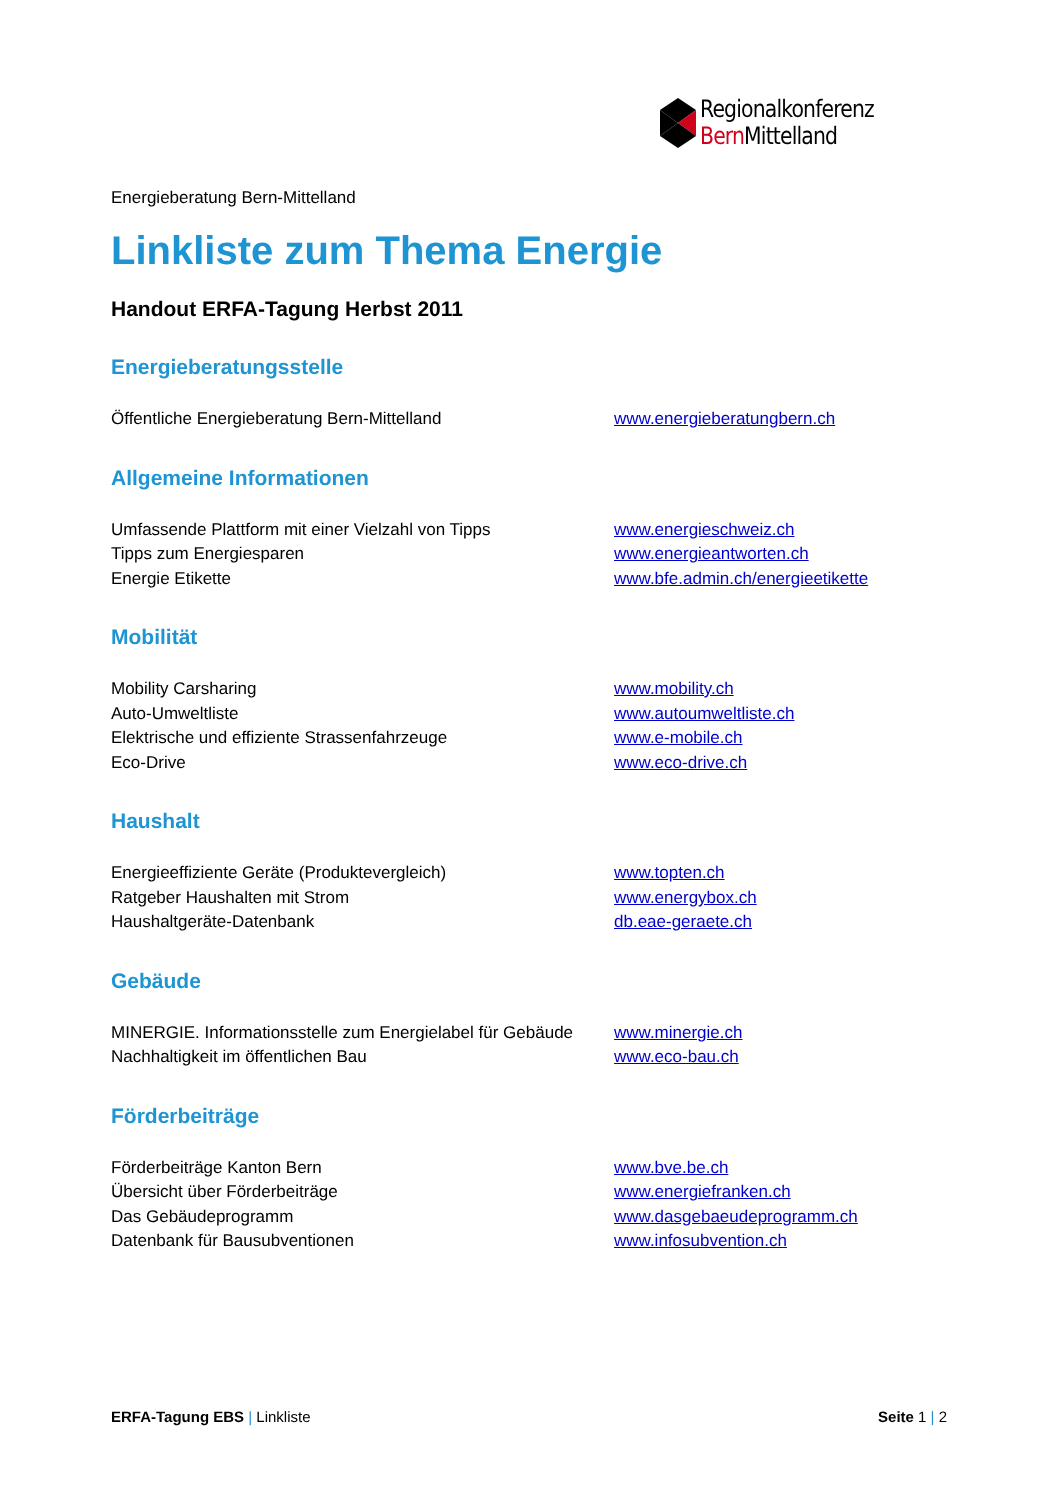Regionalkonferenz
Bern Mittelland
Energieberatung Bern-Mittelland
Linkliste zum Thema Energie
Handout ERFA-Tagung Herbst 2011
Energieberatungsstelle
Öffentliche Energieberatung Bern-Mittelland www.energieberatungbern.ch
Allgemeine Informationen
Umfassende Plattform mit einer Vielzahl von Tipps www.energieschweiz.ch
Tipps zum Energiesparen www.energieantworten.ch
Energie Etikette www.bfe.admin.ch/energieetikette
Mobilität
Mobility Carsharing www.mobility.ch
Auto-Umweltliste www.autoumweltliste.ch
Elektrische und effiziente Strassenfahrzeuge www.e-mobile.ch
Eco-Drive www.eco-drive.ch
Haushalt
Energieeffiziente Geräte (Produktevergleich) www.topten.ch
Ratgeber Haushalten mit Strom www.energybox.ch
Haushaltgeräte-Datenbank db.eae-geraete.ch
Gebäude
MINERGIE. Informationsstelle zum Energielabel für Gebäude www.minergie.ch
Nachhaltigkeit im öffentlichen Bau www.eco-bau.ch
Förderbeiträge
Förderbeiträge Kanton Bern www.bve.be.ch
Übersicht über Förderbeiträge www.energiefranken.ch
Das Gebäudeprogramm www.dasgebaeudeprogramm.ch
Datenbank für Bausubventionen www.infosubvention.ch
ERFA-Tagung EBS | Linkliste Seite 1 | 2